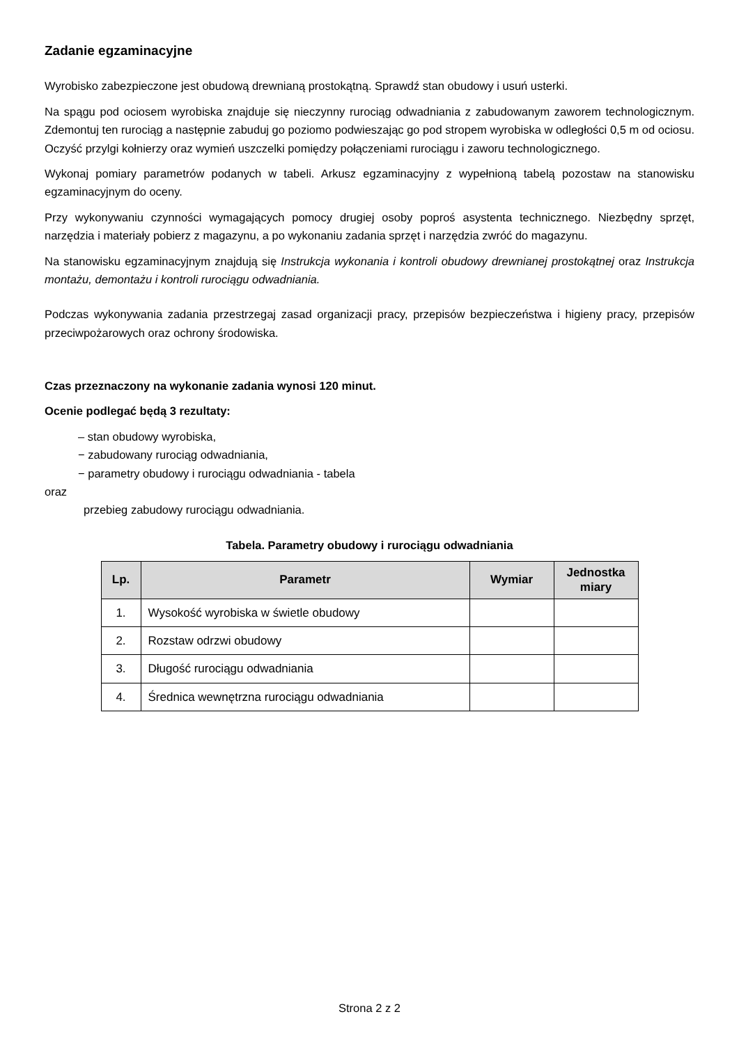Zadanie egzaminacyjne
Wyrobisko zabezpieczone jest obudową drewnianą prostokątną. Sprawdź stan obudowy i usuń usterki.
Na spągu pod ociosem wyrobiska znajduje się nieczynny rurociąg odwadniania z zabudowanym zaworem technologicznym. Zdemontuj ten rurociąg a następnie zabuduj go poziomo podwieszając go pod stropem wyrobiska w odległości 0,5 m od ociosu. Oczyść przylgi kołnierzy oraz wymień uszczelki pomiędzy połączeniami rurociągu i zaworu technologicznego.
Wykonaj pomiary parametrów podanych w tabeli. Arkusz egzaminacyjny z wypełnioną tabelą pozostaw na stanowisku egzaminacyjnym do oceny.
Przy wykonywaniu czynności wymagających pomocy drugiej osoby poproś asystenta technicznego. Niezbędny sprzęt, narzędzia i materiały pobierz z magazynu, a po wykonaniu zadania sprzęt i narzędzia zwróć do magazynu.
Na stanowisku egzaminacyjnym znajdują się Instrukcja wykonania i kontroli obudowy drewnianej prostokątnej oraz Instrukcja montażu, demontażu i kontroli rurociągu odwadniania.
Podczas wykonywania zadania przestrzegaj zasad organizacji pracy, przepisów bezpieczeństwa i higieny pracy, przepisów przeciwpożarowych oraz ochrony środowiska.
Czas przeznaczony na wykonanie zadania wynosi 120 minut.
Ocenie podlegać będą 3 rezultaty:
– stan obudowy wyrobiska,
− zabudowany rurociąg odwadniania,
− parametry obudowy i rurociągu odwadniania - tabela
oraz
przebieg zabudowy rurociągu odwadniania.
Tabela. Parametry obudowy i rurociągu odwadniania
| Lp. | Parametr | Wymiar | Jednostka miary |
| --- | --- | --- | --- |
| 1. | Wysokość wyrobiska w świetle obudowy | | |
| 2. | Rozstaw odrzwi obudowy | | |
| 3. | Długość rurociągu odwadniania | | |
| 4. | Średnica wewnętrzna rurociągu odwadniania | | |
Strona 2 z 2